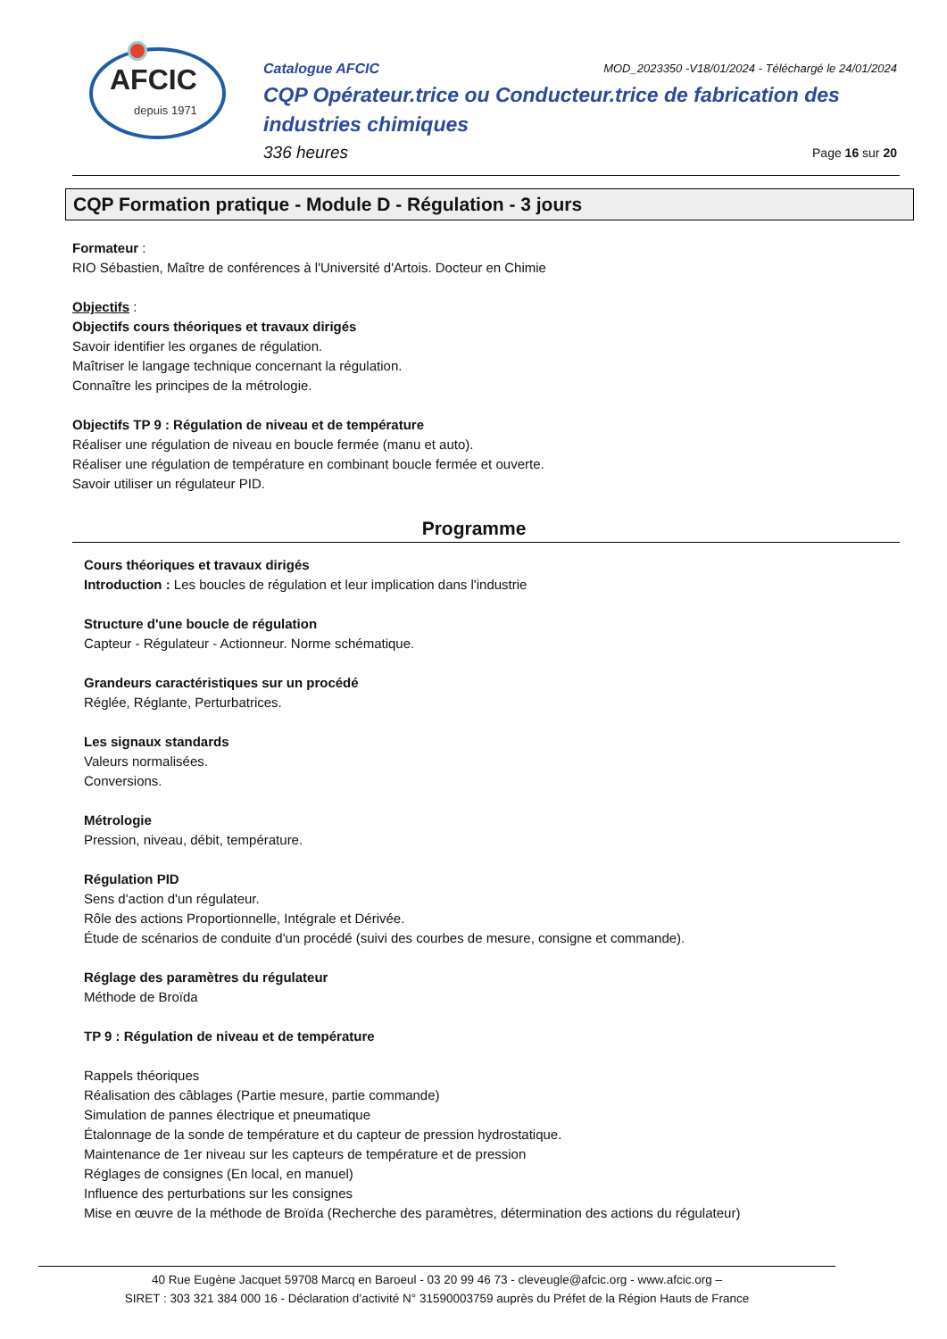AFCIC
depuis 1971
Catalogue AFCIC MOD_2023350 -V18/01/2024 - Téléchargé le 24/01/2024
CQP Opérateur.trice ou Conducteur.trice de fabrication des industries chimiques
336 heures Page 16 sur 20
CQP Formation pratique - Module D - Régulation - 3 jours
Formateur :
RIO Sébastien, Maître de conférences à l'Université d'Artois. Docteur en Chimie
Objectifs :
Objectifs cours théoriques et travaux dirigés
Savoir identifier les organes de régulation.
Maîtriser le langage technique concernant la régulation.
Connaître les principes de la métrologie.
Objectifs TP 9 : Régulation de niveau et de température
Réaliser une régulation de niveau en boucle fermée (manu et auto).
Réaliser une régulation de température en combinant boucle fermée et ouverte.
Savoir utiliser un régulateur PID.
Programme
Cours théoriques et travaux dirigés
Introduction : Les boucles de régulation et leur implication dans l'industrie
Structure d'une boucle de régulation
Capteur - Régulateur - Actionneur. Norme schématique.
Grandeurs caractéristiques sur un procédé
Réglée, Réglante, Perturbatrices.
Les signaux standards
Valeurs normalisées.
Conversions.
Métrologie
Pression, niveau, débit, température.
Régulation PID
Sens d'action d'un régulateur.
Rôle des actions Proportionnelle, Intégrale et Dérivée.
Étude de scénarios de conduite d'un procédé (suivi des courbes de mesure, consigne et commande).
Réglage des paramètres du régulateur
Méthode de Broïda
TP 9 : Régulation de niveau et de température
Rappels théoriques
Réalisation des câblages (Partie mesure, partie commande)
Simulation de pannes électrique et pneumatique
Étalonnage de la sonde de température et du capteur de pression hydrostatique.
Maintenance de 1er niveau sur les capteurs de température et de pression
Réglages de consignes (En local, en manuel)
Influence des perturbations sur les consignes
Mise en œuvre de la méthode de Broïda (Recherche des paramètres, détermination des actions du régulateur)
40 Rue Eugène Jacquet 59708 Marcq en Baroeul - 03 20 99 46 73 - cleveugle@afcic.org - www.afcic.org –
SIRET : 303 321 384 000 16 - Déclaration d’activité N° 31590003759 auprès du Préfet de la Région Hauts de France